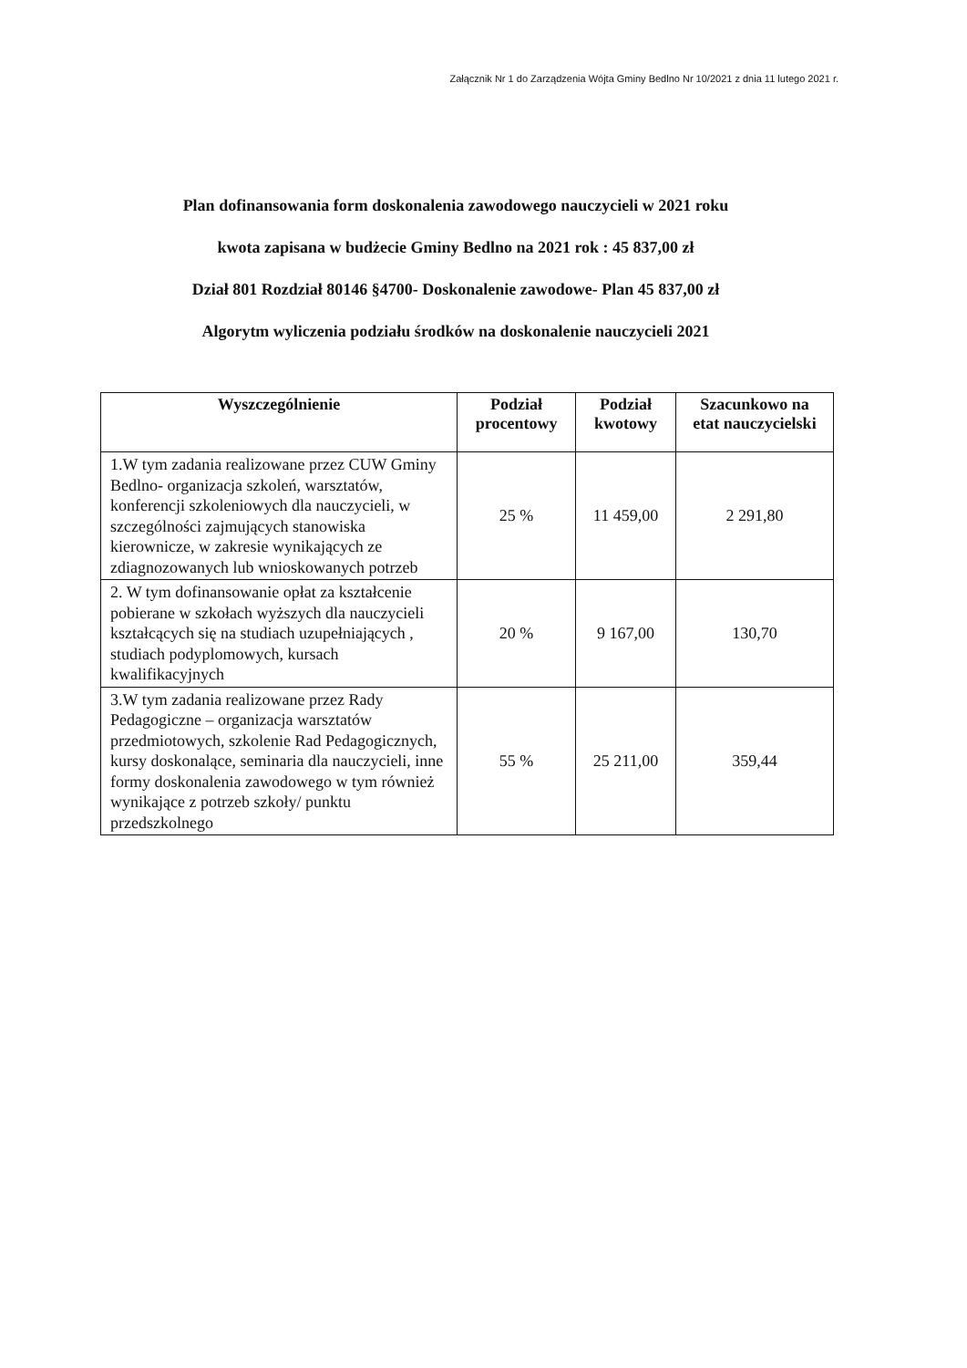Załącznik Nr 1 do Zarządzenia Wójta Gminy Bedlno Nr 10/2021 z dnia 11 lutego 2021 r.
Plan dofinansowania form doskonalenia zawodowego nauczycieli w 2021 roku
kwota zapisana w budżecie Gminy Bedlno na 2021 rok : 45 837,00 zł
Dział 801 Rozdział 80146 §4700- Doskonalenie zawodowe- Plan 45 837,00 zł
Algorytm wyliczenia podziału środków na doskonalenie nauczycieli 2021
| Wyszczególnienie | Podział procentowy | Podział kwotowy | Szacunkowo na etat nauczycielski |
| --- | --- | --- | --- |
| 1.W tym zadania realizowane przez CUW Gminy Bedlno- organizacja szkoleń, warsztatów, konferencji szkoleniowych dla nauczycieli, w szczególności zajmujących stanowiska kierownicze, w zakresie wynikających ze zdiagnozowanych lub wnioskowanych potrzeb | 25 % | 11 459,00 | 2 291,80 |
| 2. W tym dofinansowanie opłat za kształcenie pobierane w szkołach wyższych dla nauczycieli kształcących się na studiach uzupełniających , studiach podyplomowych, kursach kwalifikacyjnych | 20 % | 9 167,00 | 130,70 |
| 3.W tym zadania realizowane przez Rady Pedagogiczne – organizacja warsztatów przedmiotowych, szkolenie Rad Pedagogicznych, kursy doskonalące, seminaria dla nauczycieli, inne formy doskonalenia zawodowego w tym również wynikające z potrzeb szkoły/ punktu przedszkolnego | 55 % | 25 211,00 | 359,44 |